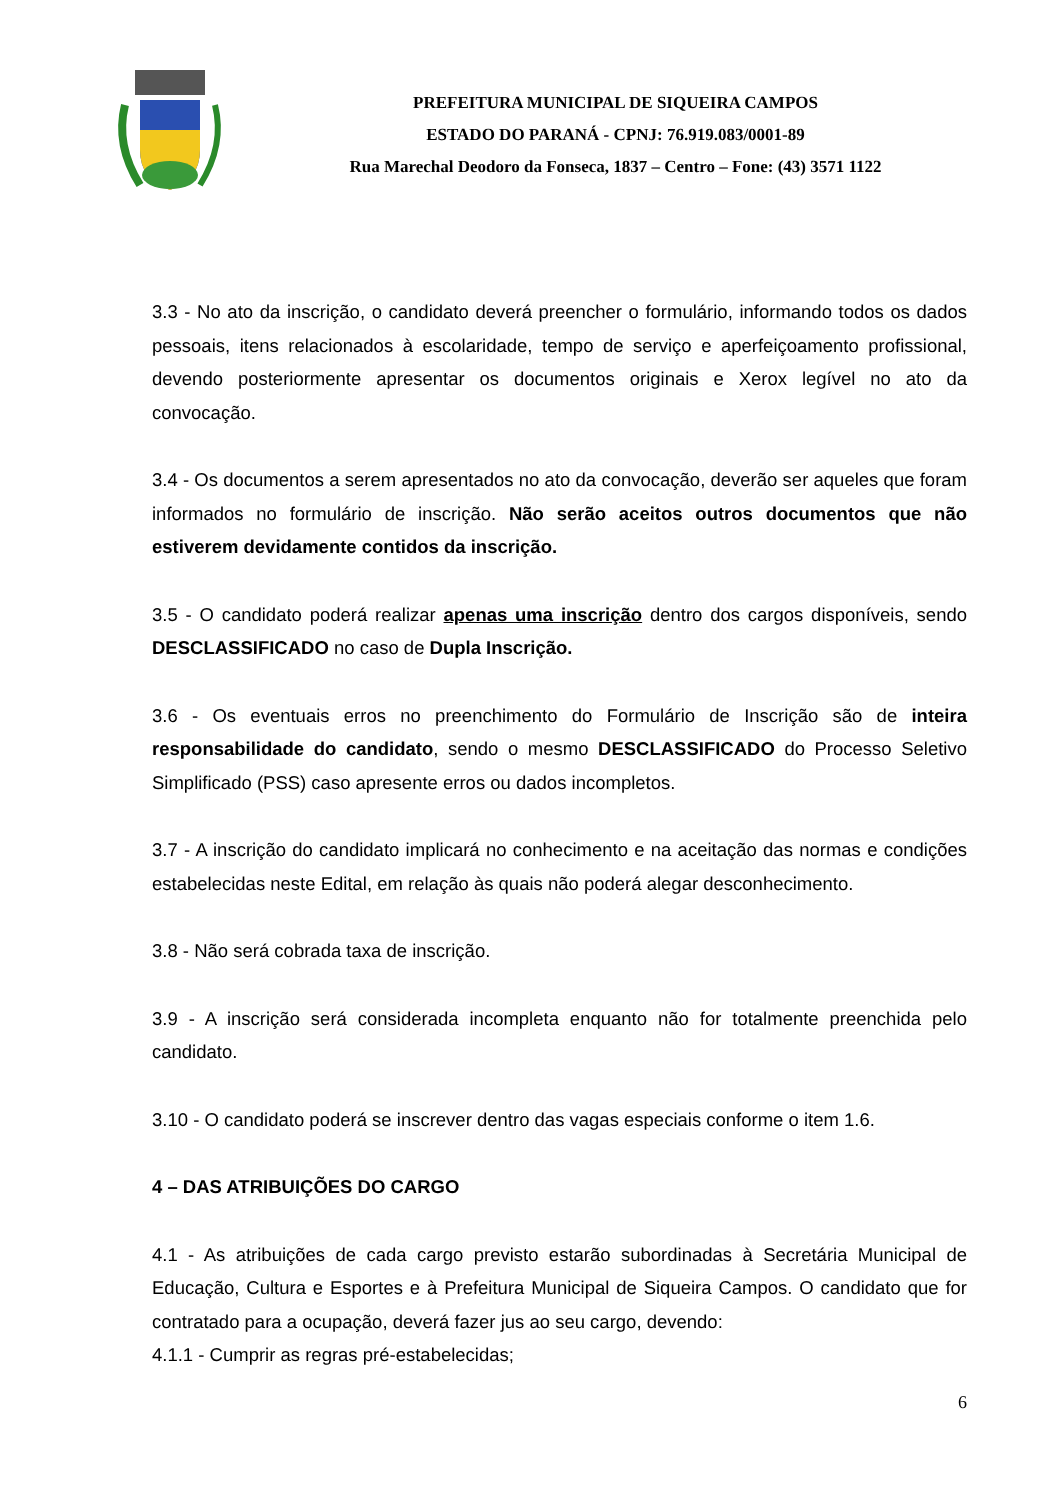PREFEITURA MUNICIPAL DE SIQUEIRA CAMPOS
ESTADO DO PARANÁ - CPNJ: 76.919.083/0001-89
Rua Marechal Deodoro da Fonseca, 1837 – Centro – Fone: (43) 3571 1122
3.3 - No ato da inscrição, o candidato deverá preencher o formulário, informando todos os dados pessoais, itens relacionados à escolaridade, tempo de serviço e aperfeiçoamento profissional, devendo posteriormente apresentar os documentos originais e Xerox legível no ato da convocação.
3.4 - Os documentos a serem apresentados no ato da convocação, deverão ser aqueles que foram informados no formulário de inscrição. Não serão aceitos outros documentos que não estiverem devidamente contidos da inscrição.
3.5 - O candidato poderá realizar apenas uma inscrição dentro dos cargos disponíveis, sendo DESCLASSIFICADO no caso de Dupla Inscrição.
3.6 - Os eventuais erros no preenchimento do Formulário de Inscrição são de inteira responsabilidade do candidato, sendo o mesmo DESCLASSIFICADO do Processo Seletivo Simplificado (PSS) caso apresente erros ou dados incompletos.
3.7 - A inscrição do candidato implicará no conhecimento e na aceitação das normas e condições estabelecidas neste Edital, em relação às quais não poderá alegar desconhecimento.
3.8 - Não será cobrada taxa de inscrição.
3.9 - A inscrição será considerada incompleta enquanto não for totalmente preenchida pelo candidato.
3.10 - O candidato poderá se inscrever dentro das vagas especiais conforme o item 1.6.
4 – DAS ATRIBUIÇÕES DO CARGO
4.1 - As atribuições de cada cargo previsto estarão subordinadas à Secretária Municipal de Educação, Cultura e Esportes e à Prefeitura Municipal de Siqueira Campos. O candidato que for contratado para a ocupação, deverá fazer jus ao seu cargo, devendo:
4.1.1 - Cumprir as regras pré-estabelecidas;
6